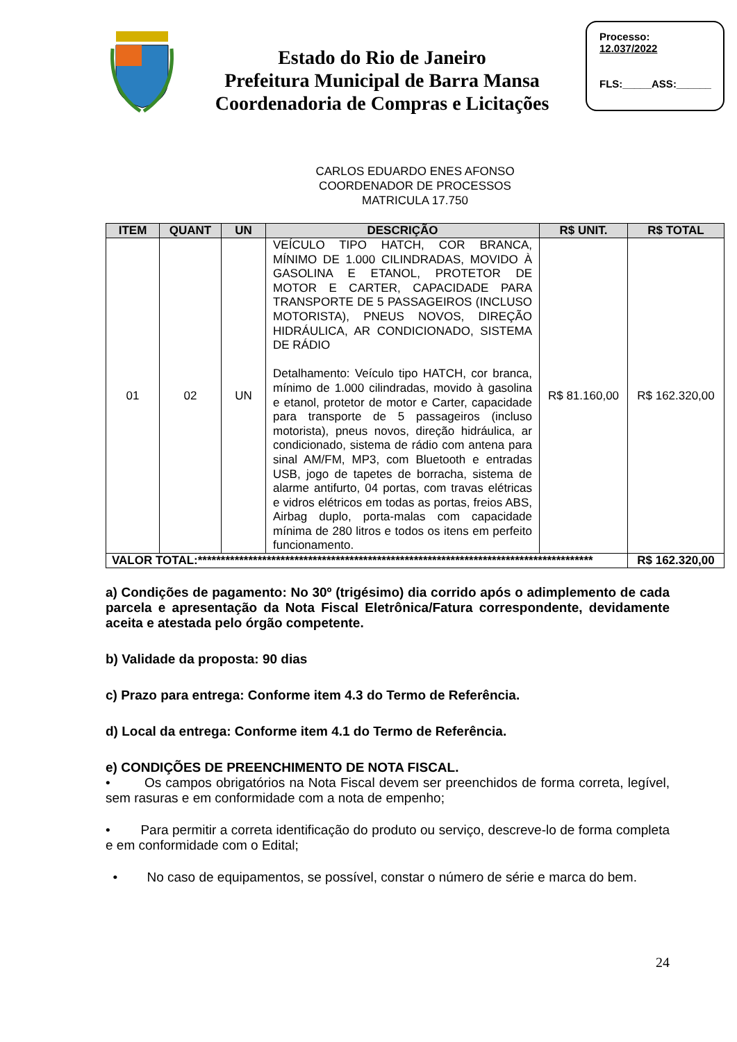Estado do Rio de Janeiro
Prefeitura Municipal de Barra Mansa
Coordenadoria de Compras e Licitações
Processo:
12.037/2022
FLS:_____ASS:______
CARLOS EDUARDO ENES AFONSO
COORDENADOR DE PROCESSOS
MATRICULA 17.750
| ITEM | QUANT | UN | DESCRIÇÃO | R$ UNIT. | R$ TOTAL |
| --- | --- | --- | --- | --- | --- |
| 01 | 02 | UN | VEÍCULO TIPO HATCH, COR BRANCA, MÍNIMO DE 1.000 CILINDRADAS, MOVIDO À GASOLINA E ETANOL, PROTETOR DE MOTOR E CARTER, CAPACIDADE PARA TRANSPORTE DE 5 PASSAGEIROS (INCLUSO MOTORISTA), PNEUS NOVOS, DIREÇÃO HIDRÁULICA, AR CONDICIONADO, SISTEMA DE RÁDIO Detalhamento: Veículo tipo HATCH, cor branca, mínimo de 1.000 cilindradas, movido à gasolina e etanol, protetor de motor e Carter, capacidade para transporte de 5 passageiros (incluso motorista), pneus novos, direção hidráulica, ar condicionado, sistema de rádio com antena para sinal AM/FM, MP3, com Bluetooth e entradas USB, jogo de tapetes de borracha, sistema de alarme antifurto, 04 portas, com travas elétricas e vidros elétricos em todas as portas, freios ABS, Airbag duplo, porta-malas com capacidade mínima de 280 litros e todos os itens em perfeito funcionamento. | R$ 81.160,00 | R$ 162.320,00 |
| VALOR TOTAL:************************************************************************************** | | | | | R$ 162.320,00 |
a) Condições de pagamento: No 30º (trigésimo) dia corrido após o adimplemento de cada parcela e apresentação da Nota Fiscal Eletrônica/Fatura correspondente, devidamente aceita e atestada pelo órgão competente.
b) Validade da proposta: 90 dias
c) Prazo para entrega: Conforme item 4.3 do Termo de Referência.
d) Local da entrega: Conforme item 4.1 do Termo de Referência.
e) CONDIÇÕES DE PREENCHIMENTO DE NOTA FISCAL.
• Os campos obrigatórios na Nota Fiscal devem ser preenchidos de forma correta, legível, sem rasuras e em conformidade com a nota de empenho;
• Para permitir a correta identificação do produto ou serviço, descreve-lo de forma completa e em conformidade com o Edital;
• No caso de equipamentos, se possível, constar o número de série e marca do bem.
24